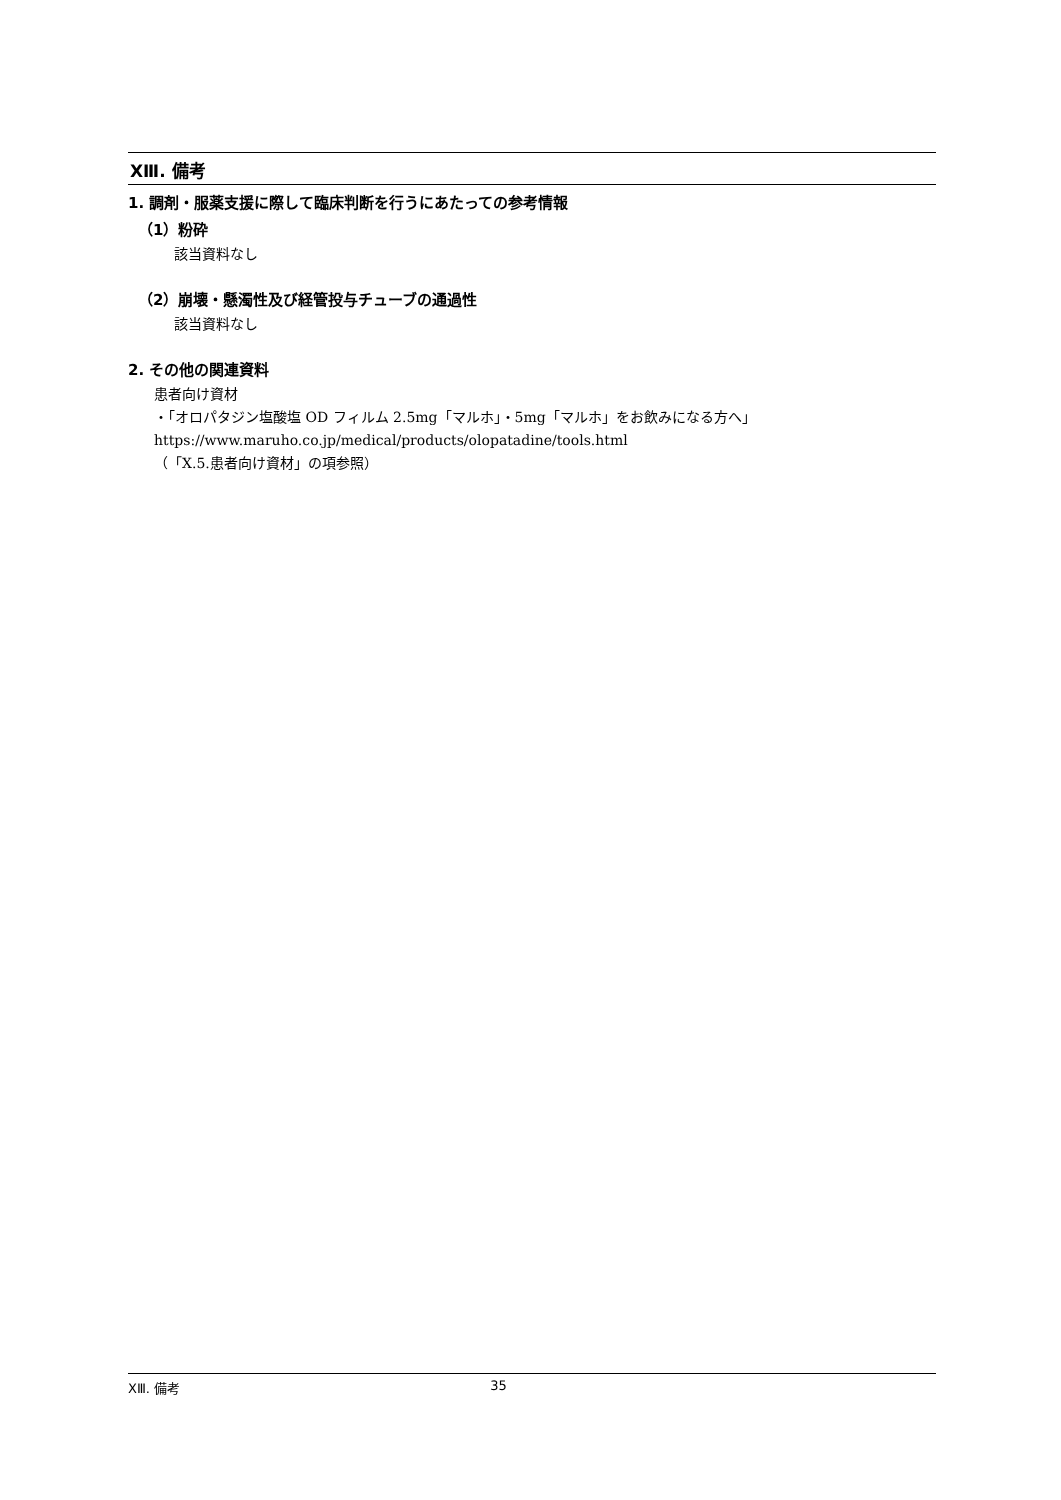XⅢ. 備考
1. 調剤・服薬支援に際して臨床判断を行うにあたっての参考情報
（1）粉砕
該当資料なし
（2）崩壊・懸濁性及び経管投与チューブの通過性
該当資料なし
2. その他の関連資料
患者向け資材
・「オロパタジン塩酸塩 OD フィルム 2.5mg「マルホ」・5mg「マルホ」をお飲みになる方へ」
https://www.maruho.co.jp/medical/products/olopatadine/tools.html
（「X.5.患者向け資材」の項参照）
XⅢ. 備考 35